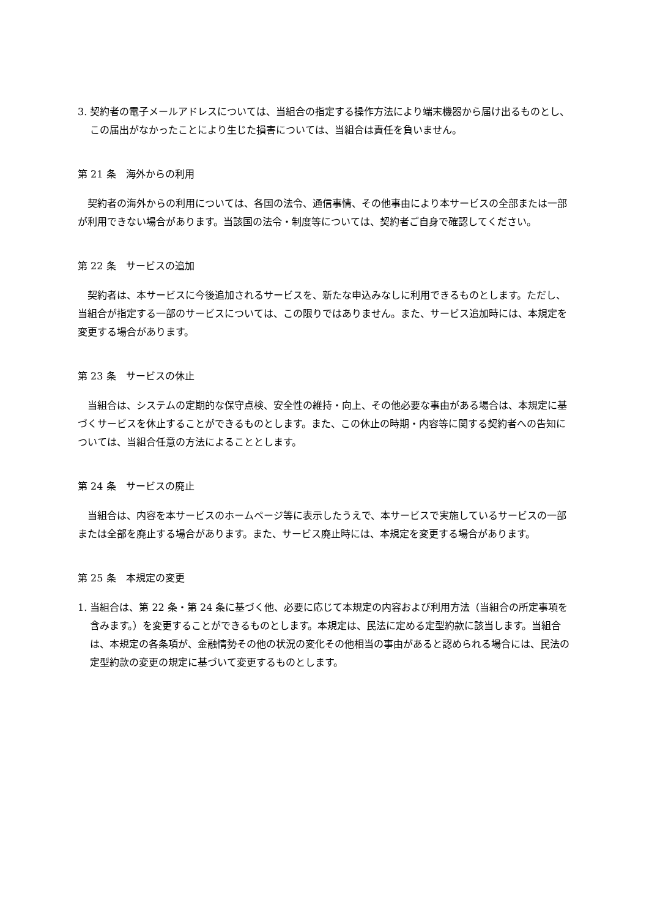3. 契約者の電子メールアドレスについては、当組合の指定する操作方法により端末機器から届け出るものとし、この届出がなかったことにより生じた損害については、当組合は責任を負いません。
第 21 条　海外からの利用
契約者の海外からの利用については、各国の法令、通信事情、その他事由により本サービスの全部または一部が利用できない場合があります。当該国の法令・制度等については、契約者ご自身で確認してください。
第 22 条　サービスの追加
契約者は、本サービスに今後追加されるサービスを、新たな申込みなしに利用できるものとします。ただし、当組合が指定する一部のサービスについては、この限りではありません。また、サービス追加時には、本規定を変更する場合があります。
第 23 条　サービスの休止
当組合は、システムの定期的な保守点検、安全性の維持・向上、その他必要な事由がある場合は、本規定に基づくサービスを休止することができるものとします。また、この休止の時期・内容等に関する契約者への告知については、当組合任意の方法によることとします。
第 24 条　サービスの廃止
当組合は、内容を本サービスのホームページ等に表示したうえで、本サービスで実施しているサービスの一部または全部を廃止する場合があります。また、サービス廃止時には、本規定を変更する場合があります。
第 25 条　本規定の変更
1. 当組合は、第 22 条・第 24 条に基づく他、必要に応じて本規定の内容および利用方法（当組合の所定事項を含みます。）を変更することができるものとします。本規定は、民法に定める定型約款に該当します。当組合は、本規定の各条項が、金融情勢その他の状況の変化その他相当の事由があると認められる場合には、民法の定型約款の変更の規定に基づいて変更するものとします。